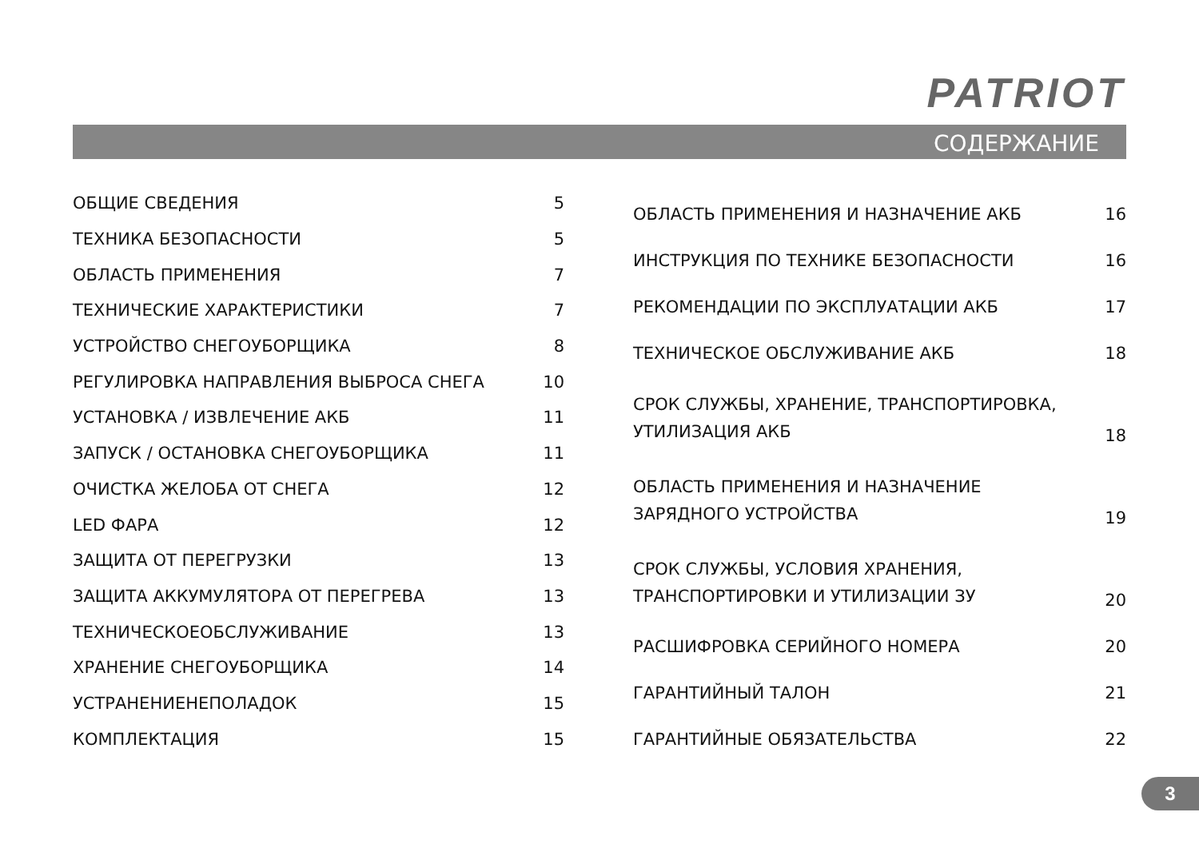PATRIOT
СОДЕРЖАНИЕ
| ОБЩИЕ СВЕДЕНИЯ | 5 |
| ТЕХНИКА БЕЗОПАСНОСТИ | 5 |
| ОБЛАСТЬ ПРИМЕНЕНИЯ | 7 |
| ТЕХНИЧЕСКИЕ ХАРАКТЕРИСТИКИ | 7 |
| УСТРОЙСТВО СНЕГОУБОРЩИКА | 8 |
| РЕГУЛИРОВКА НАПРАВЛЕНИЯ ВЫБРОСА СНЕГА | 10 |
| УСТАНОВКА / ИЗВЛЕЧЕНИЕ АКБ | 11 |
| ЗАПУСК / ОСТАНОВКА СНЕГОУБОРЩИКА | 11 |
| ОЧИСТКА ЖЕЛОБА ОТ СНЕГА | 12 |
| LED ФАРА | 12 |
| ЗАЩИТА ОТ ПЕРЕГРУЗКИ | 13 |
| ЗАЩИТА АККУМУЛЯТОРА ОТ ПЕРЕГРЕВА | 13 |
| ТЕХНИЧЕСКОЕОБСЛУЖИВАНИЕ | 13 |
| ХРАНЕНИЕ СНЕГОУБОРЩИКА | 14 |
| УСТРАНЕНИЕНЕПОЛАДОК | 15 |
| КОМПЛЕКТАЦИЯ | 15 |
| ОБЛАСТЬ ПРИМЕНЕНИЯ И НАЗНАЧЕНИЕ АКБ | 16 |
| ИНСТРУКЦИЯ ПО ТЕХНИКЕ БЕЗОПАСНОСТИ | 16 |
| РЕКОМЕНДАЦИИ ПО ЭКСПЛУАТАЦИИ АКБ | 17 |
| ТЕХНИЧЕСКОЕ ОБСЛУЖИВАНИЕ АКБ | 18 |
| СРОК СЛУЖБЫ, ХРАНЕНИЕ, ТРАНСПОРТИРОВКА, УТИЛИЗАЦИЯ АКБ | 18 |
| ОБЛАСТЬ ПРИМЕНЕНИЯ И НАЗНАЧЕНИЕ ЗАРЯДНОГО УСТРОЙСТВА | 19 |
| СРОК СЛУЖБЫ, УСЛОВИЯ ХРАНЕНИЯ, ТРАНСПОРТИРОВКИ И УТИЛИЗАЦИИ ЗУ | 20 |
| РАСШИФРОВКА СЕРИЙНОГО НОМЕРА | 20 |
| ГАРАНТИЙНЫЙ ТАЛОН | 21 |
| ГАРАНТИЙНЫЕ ОБЯЗАТЕЛЬСТВА | 22 |
3